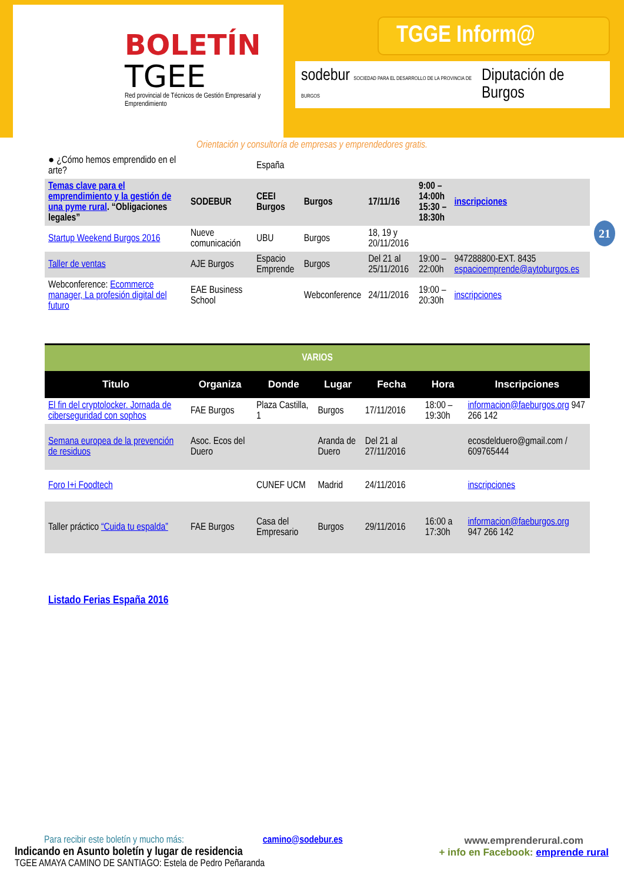BOLETÍN
TGEE
Red provincial de Técnicos de Gestión Empresarial y Emprendimiento
TGGE Inform@
sodebur SOCIEDAD PARA EL DESARROLLO DE LA PROVINCIA DE BURGOS Diputación de Burgos
Orientación y consultoría de empresas y emprendedores gratis.
21
| ● ¿Cómo hemos emprendido en el arte? | | España | | | | |
| Temas clave para el emprendimiento y la gestión de una pyme rural . “Obligaciones legales” | SODEBUR | CEEI Burgos | Burgos | 17/11/16 | 9:00 – 14:00h 15:30 – 18:30h | inscripciones |
| Startup Weekend Burgos 2016 | Nueve comunicación | UBU | Burgos | 18, 19 y 20/11/2016 | | |
| Taller de ventas | AJE Burgos | Espacio Emprende | Burgos | Del 21 al 25/11/2016 | 19:00 – 22:00h | 947288800-EXT. 8435 espacioemprende@aytoburgos.es |
| Webconference: Ecommerce manager, La profesión digital del futuro | EAE Business School | | Webconference | 24/11/2016 | 19:00 – 20:30h | inscripciones |
| VARIOS | | | | | | |
| Titulo | Organiza | Donde | Lugar | Fecha | Hora | Inscripciones |
| El fin del cryptolocker. Jornada de ciberseguridad con sophos | FAE Burgos | Plaza Castilla, 1 | Burgos | 17/11/2016 | 18:00 – 19:30h | informacion@faeburgos.org 947 266 142 |
| Semana europea de la prevención de residuos | Asoc. Ecos del Duero | | Aranda de Duero | Del 21 al 27/11/2016 | | ecosdelduero@gmail.com / 609765444 |
| Foro I+i Foodtech | | CUNEF UCM | Madrid | 24/11/2016 | | inscripciones |
| Taller práctico “Cuida tu espalda” | FAE Burgos | Casa del Empresario | Burgos | 29/11/2016 | 16:00 a 17:30h | informacion@faeburgos.org 947 266 142 |
Listado Ferias España 2016
Para recibir este boletín y mucho más: camino@sodebur.es
Indicando en Asunto boletín y lugar de residencia
TGEE AMAYA CAMINO DE SANTIAGO: Estela de Pedro Peñaranda
www.emprenderural.com
+ info en Facebook: emprende rural